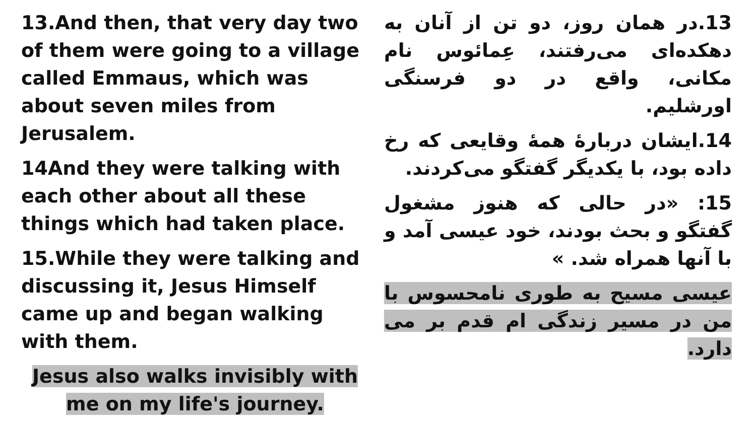13.And then, that very day two of them were going to a village called Emmaus, which was about seven miles from Jerusalem.
14And they were talking with each other about all these things which had taken place.
15.While they were talking and discussing it, Jesus Himself came up and began walking with them.
Jesus also walks invisibly with me on my life's journey.
13.در همان روز، دو تن از آنان به دهکده‌ای می‌رفتند، عِمائوس نام مکانی، واقع در دو فرسنگی اورشلیم.
14.ایشان دربارهٔ همهٔ وقایعی که رخ داده بود، با یکدیگر گفتگو می‌کردند.
15: «در حالی که هنوز مشغول گفتگو و بحث بودند، خود عیسی آمد و با آنها همراه شد. »
عیسی مسیح به طوری نامحسوس با من در مسیر زندگی ام قدم بر می دارد.